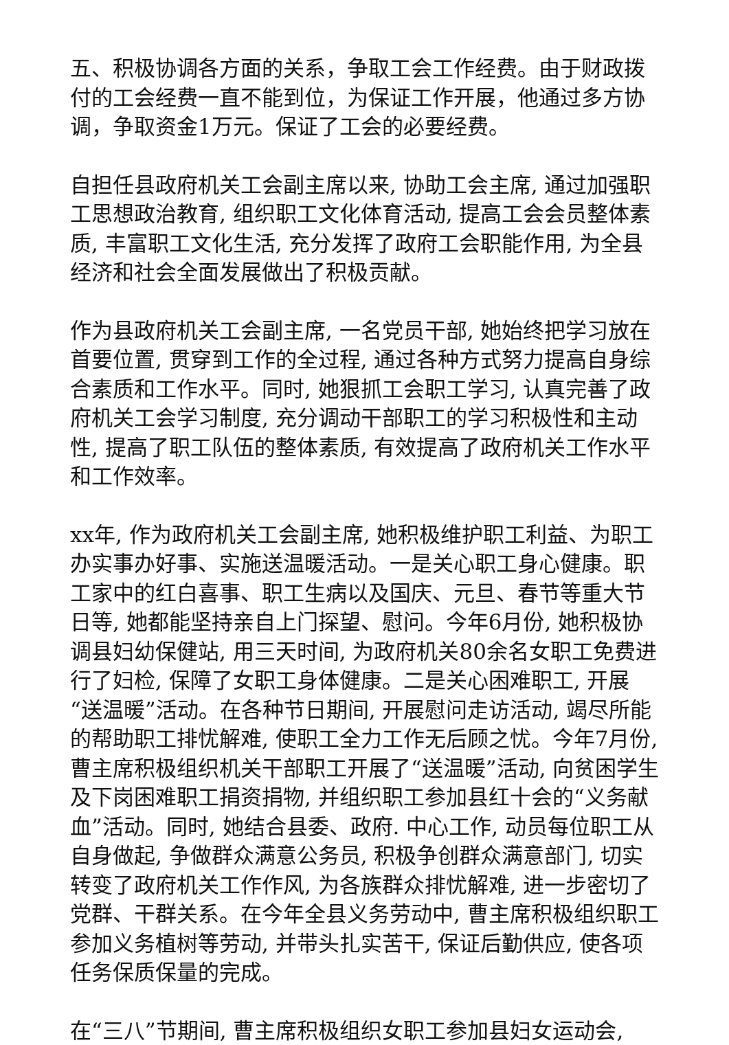五、积极协调各方面的关系，争取工会工作经费。由于财政拨付的工会经费一直不能到位，为保证工作开展，他通过多方协调，争取资金1万元。保证了工会的必要经费。
自担任县政府机关工会副主席以来, 协助工会主席, 通过加强职工思想政治教育, 组织职工文化体育活动, 提高工会会员整体素质, 丰富职工文化生活, 充分发挥了政府工会职能作用, 为全县经济和社会全面发展做出了积极贡献。
作为县政府机关工会副主席, 一名党员干部, 她始终把学习放在首要位置, 贯穿到工作的全过程, 通过各种方式努力提高自身综合素质和工作水平。同时, 她狠抓工会职工学习, 认真完善了政府机关工会学习制度, 充分调动干部职工的学习积极性和主动性, 提高了职工队伍的整体素质, 有效提高了政府机关工作水平和工作效率。
xx年, 作为政府机关工会副主席, 她积极维护职工利益、为职工办实事办好事、实施送温暖活动。一是关心职工身心健康。职工家中的红白喜事、职工生病以及国庆、元旦、春节等重大节日等, 她都能坚持亲自上门探望、慰问。今年6月份, 她积极协调县妇幼保健站, 用三天时间, 为政府机关80余名女职工免费进行了妇检, 保障了女职工身体健康。二是关心困难职工, 开展“送温暖”活动。在各种节日期间, 开展慰问走访活动, 竭尽所能的帮助职工排忧解难, 使职工全力工作无后顾之忧。今年7月份, 曹主席积极组织机关干部职工开展了“送温暖”活动, 向贫困学生及下岗困难职工捐资捐物, 并组织职工参加县红十会的“义务献血”活动。同时, 她结合县委、政府. 中心工作, 动员每位职工从自身做起, 争做群众满意公务员, 积极争创群众满意部门, 切实转变了政府机关工作作风, 为各族群众排忧解难, 进一步密切了党群、干群关系。在今年全县义务劳动中, 曹主席积极组织职工参加义务植树等劳动, 并带头扎实苦干, 保证后勤供应, 使各项任务保质保量的完成。
在“三八”节期间, 曹主席积极组织女职工参加县妇女运动会,